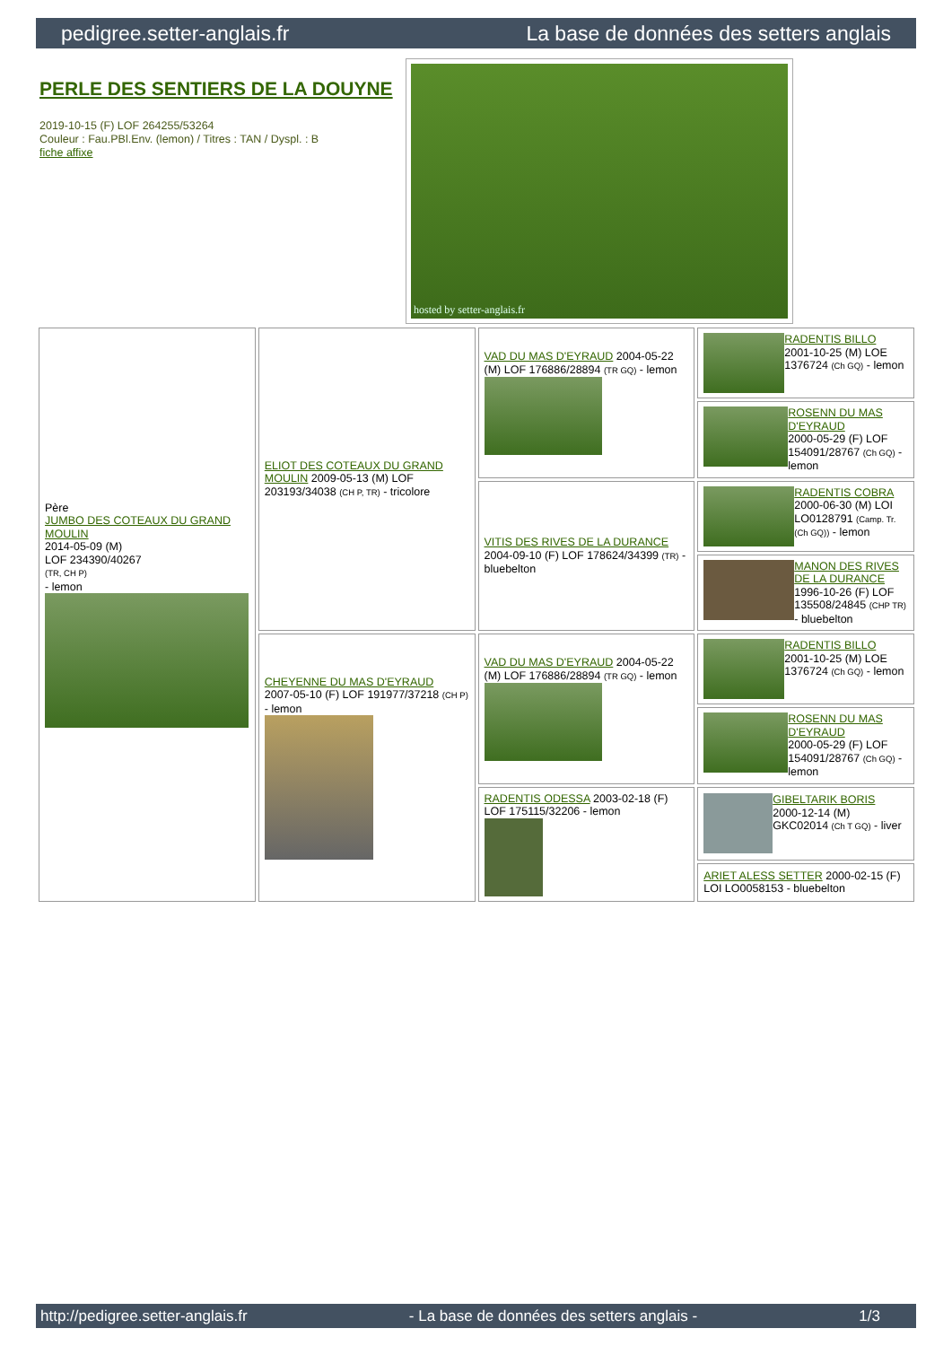pedigree.setter-anglais.fr La base de données des setters anglais
PERLE DES SENTIERS DE LA DOUYNE
2019-10-15 (F) LOF 264255/53264
Couleur : Fau.PBl.Env. (lemon) / Titres : TAN / Dyspl. : B
fiche affixe
hosted by setter-anglais.fr
| Père JUMBO DES COTEAUX DU GRAND MOULIN 2014-05-09 (M) LOF 234390/40267 (TR, CH P) - lemon | ELIOT DES COTEAUX DU GRAND MOULIN 2009-05-13 (M) LOF 203193/34038 (CH P, TR) - tricolore | VAD DU MAS D'EYRAUD 2004-05-22 (M) LOF 176886/28894 (TR GQ) - lemon | RADENTIS BILLO 2001-10-25 (M) LOE 1376724 (Ch GQ) - lemon |
| | | | ROSENN DU MAS D'EYRAUD 2000-05-29 (F) LOF 154091/28767 (Ch GQ) - lemon |
| | | VITIS DES RIVES DE LA DURANCE 2004-09-10 (F) LOF 178624/34399 (TR) - bluebelton | RADENTIS COBRA 2000-06-30 (M) LOI LO0128791 (Camp. Tr. (Ch GQ)) - lemon |
| | | | MANON DES RIVES DE LA DURANCE 1996-10-26 (F) LOF 135508/24845 (CHP TR) - bluebelton |
| | CHEYENNE DU MAS D'EYRAUD 2007-05-10 (F) LOF 191977/37218 (CH P) - lemon | VAD DU MAS D'EYRAUD 2004-05-22 (M) LOF 176886/28894 (TR GQ) - lemon | RADENTIS BILLO 2001-10-25 (M) LOE 1376724 (Ch GQ) - lemon |
| | | | ROSENN DU MAS D'EYRAUD 2000-05-29 (F) LOF 154091/28767 (Ch GQ) - lemon |
| | | RADENTIS ODESSA 2003-02-18 (F) LOF 175115/32206 - lemon | GIBELTARIK BORIS 2000-12-14 (M) GKC02014 (Ch T GQ) - liver |
| | | | ARIET ALESS SETTER 2000-02-15 (F) LOI LO0058153 - bluebelton |
http://pedigree.setter-anglais.fr - La base de données des setters anglais - 1/3